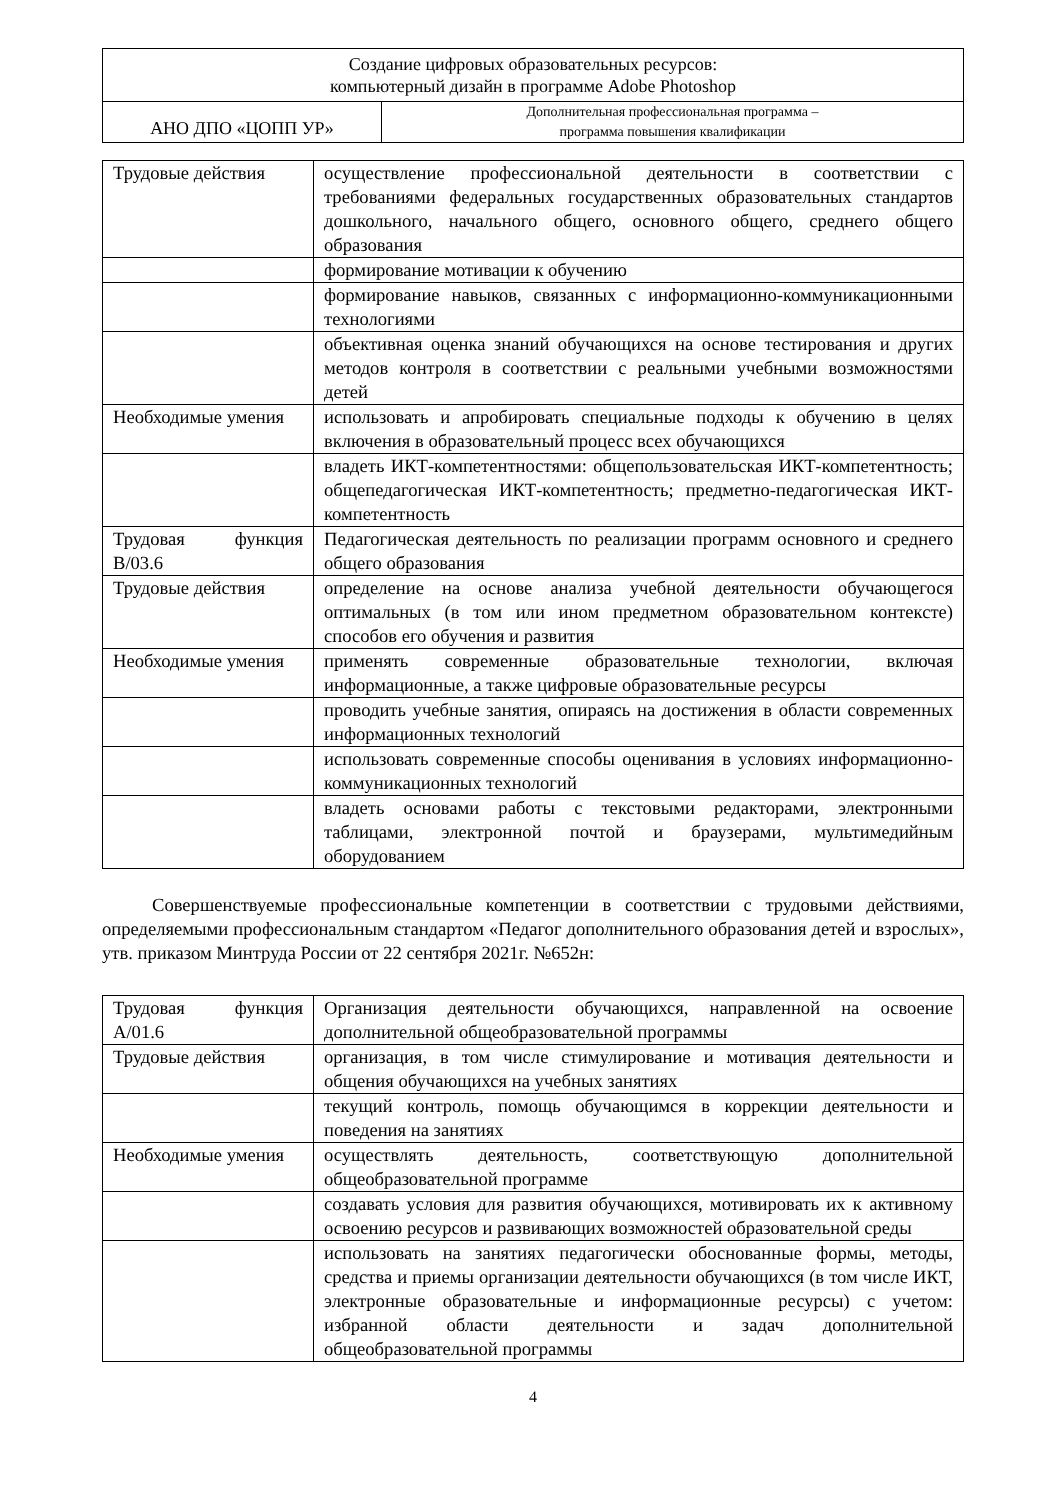| Создание цифровых образовательных ресурсов: компьютерный дизайн в программе Adobe Photoshop | |
| АНО ДПО «ЦОПП УР» | Дополнительная профессиональная программа – программа повышения квалификации |
| Трудовые действия | осуществление профессиональной деятельности в соответствии с требованиями федеральных государственных образовательных стандартов дошкольного, начального общего, основного общего, среднего общего образования |
| | формирование мотивации к обучению |
| | формирование навыков, связанных с информационно-коммуникационными технологиями |
| | объективная оценка знаний обучающихся на основе тестирования и других методов контроля в соответствии с реальными учебными возможностями детей |
| Необходимые умения | использовать и апробировать специальные подходы к обучению в целях включения в образовательный процесс всех обучающихся |
| | владеть ИКТ-компетентностями: общепользовательская ИКТ-компетентность; общепедагогическая ИКТ-компетентность; предметно-педагогическая ИКТ-компетентность |
| Трудовая функция В/03.6 | Педагогическая деятельность по реализации программ основного и среднего общего образования |
| Трудовые действия | определение на основе анализа учебной деятельности обучающегося оптимальных (в том или ином предметном образовательном контексте) способов его обучения и развития |
| Необходимые умения | применять современные образовательные технологии, включая информационные, а также цифровые образовательные ресурсы |
| | проводить учебные занятия, опираясь на достижения в области современных информационных технологий |
| | использовать современные способы оценивания в условиях информационно-коммуникационных технологий |
| | владеть основами работы с текстовыми редакторами, электронными таблицами, электронной почтой и браузерами, мультимедийным оборудованием |
Совершенствуемые профессиональные компетенции в соответствии с трудовыми действиями, определяемыми профессиональным стандартом «Педагог дополнительного образования детей и взрослых», утв. приказом Минтруда России от 22 сентября 2021г. №652н:
| Трудовая функция А/01.6 | Организация деятельности обучающихся, направленной на освоение дополнительной общеобразовательной программы |
| Трудовые действия | организация, в том числе стимулирование и мотивация деятельности и общения обучающихся на учебных занятиях |
| | текущий контроль, помощь обучающимся в коррекции деятельности и поведения на занятиях |
| Необходимые умения | осуществлять деятельность, соответствующую дополнительной общеобразовательной программе |
| | создавать условия для развития обучающихся, мотивировать их к активному освоению ресурсов и развивающих возможностей образовательной среды |
| | использовать на занятиях педагогически обоснованные формы, методы, средства и приемы организации деятельности обучающихся (в том числе ИКТ, электронные образовательные и информационные ресурсы) с учетом: избранной области деятельности и задач дополнительной общеобразовательной программы |
4